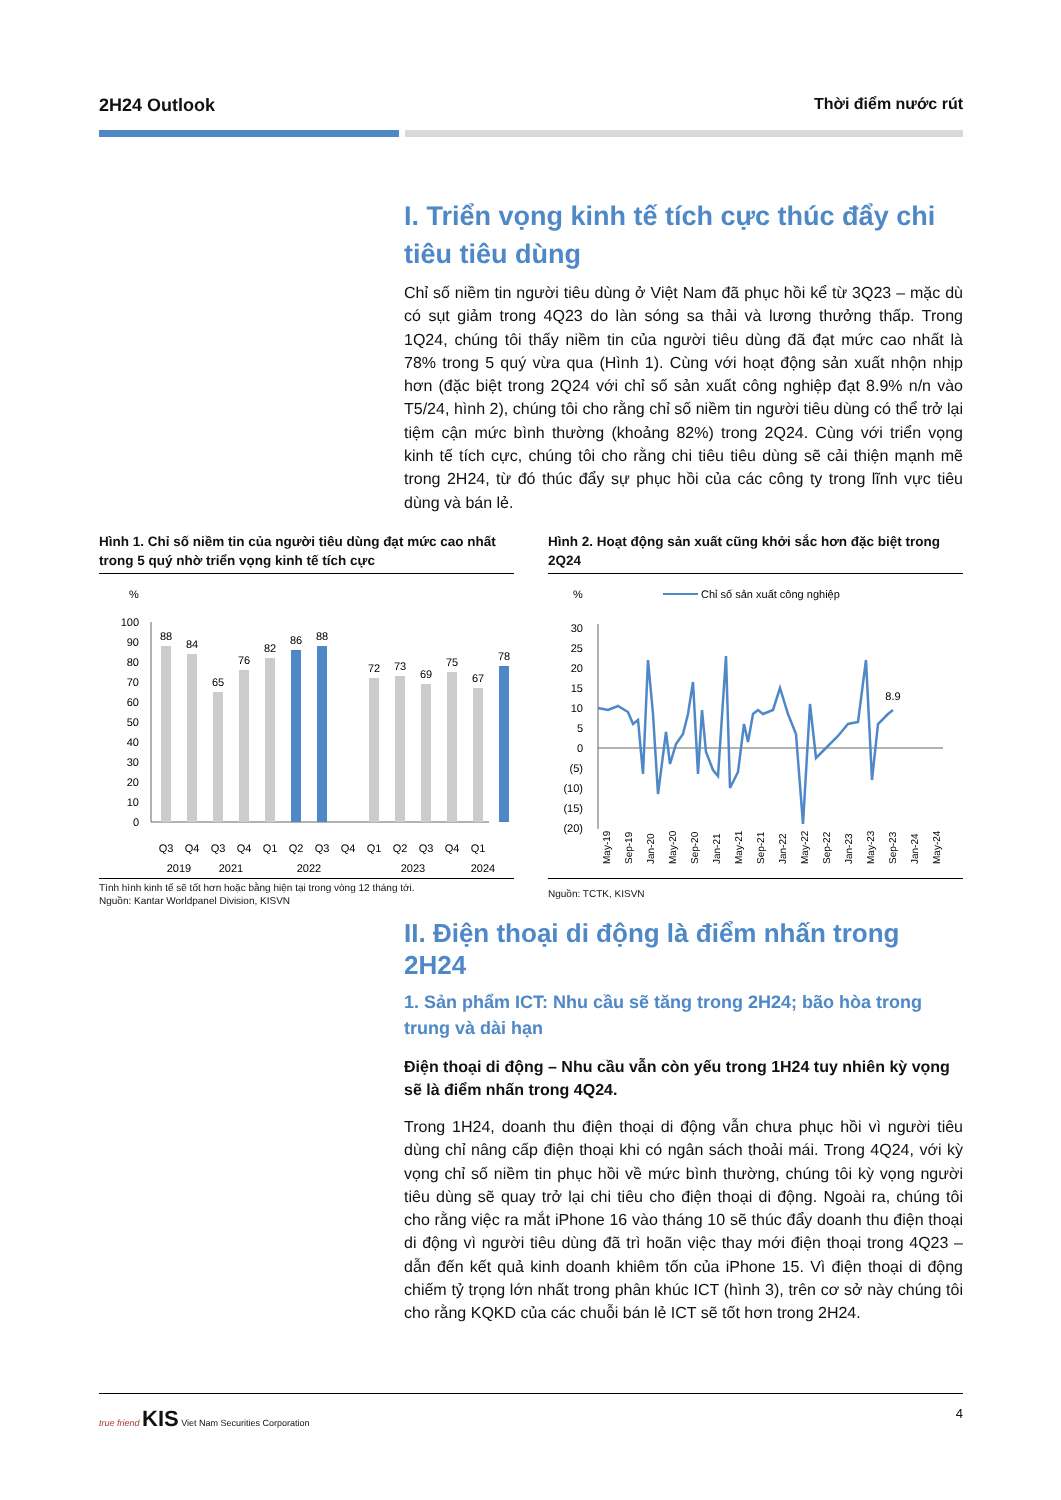2H24 Outlook Thời điểm nước rút
I. Triển vọng kinh tế tích cực thúc đẩy chi tiêu tiêu dùng
Chỉ số niềm tin người tiêu dùng ở Việt Nam đã phục hồi kể từ 3Q23 – mặc dù có sụt giảm trong 4Q23 do làn sóng sa thải và lương thưởng thấp. Trong 1Q24, chúng tôi thấy niềm tin của người tiêu dùng đã đạt mức cao nhất là 78% trong 5 quý vừa qua (Hình 1). Cùng với hoạt động sản xuất nhộn nhịp hơn (đặc biệt trong 2Q24 với chỉ số sản xuất công nghiệp đạt 8.9% n/n vào T5/24, hình 2), chúng tôi cho rằng chỉ số niềm tin người tiêu dùng có thể trở lại tiệm cận mức bình thường (khoảng 82%) trong 2Q24. Cùng với triển vọng kinh tế tích cực, chúng tôi cho rằng chi tiêu tiêu dùng sẽ cải thiện mạnh mẽ trong 2H24, từ đó thúc đẩy sự phục hồi của các công ty trong lĩnh vực tiêu dùng và bán lẻ.
Hình 1. Chỉ số niềm tin của người tiêu dùng đạt mức cao nhất trong 5 quý nhờ triển vọng kinh tế tích cực
%
100
90
80
70
60
50
40
30
20
10
0
88
84
65
76
82
86
88
72
73
69
75
67
78
Q3
Q4
Q3
Q4
Q1
Q2
Q3
Q4
Q1
Q2
Q3
Q4
Q1
2019
2021
2022
2023
2024
Tình hình kinh tế sẽ tốt hơn hoặc bằng hiện tại trong vòng 12 tháng tới.
Nguồn: Kantar Worldpanel Division, KISVN
Hình 2. Hoạt động sản xuất cũng khởi sắc hơn đặc biệt trong 2Q24
%
Chỉ số sản xuất công nghiệp
30
25
20
15
10
5
0
(5)
(10)
(15)
(20)
8.9
May-19
Sep-19
Jan-20
May-20
Sep-20
Jan-21
May-21
Sep-21
Jan-22
May-22
Sep-22
Jan-23
May-23
Sep-23
Jan-24
May-24
Nguồn: TCTK, KISVN
II. Điện thoại di động là điểm nhấn trong 2H24
1. Sản phẩm ICT: Nhu cầu sẽ tăng trong 2H24; bão hòa trong trung và dài hạn
Điện thoại di động – Nhu cầu vẫn còn yếu trong 1H24 tuy nhiên kỳ vọng sẽ là điểm nhấn trong 4Q24.
Trong 1H24, doanh thu điện thoại di động vẫn chưa phục hồi vì người tiêu dùng chỉ nâng cấp điện thoại khi có ngân sách thoải mái. Trong 4Q24, với kỳ vọng chỉ số niềm tin phục hồi về mức bình thường, chúng tôi kỳ vọng người tiêu dùng sẽ quay trở lại chi tiêu cho điện thoại di động. Ngoài ra, chúng tôi cho rằng việc ra mắt iPhone 16 vào tháng 10 sẽ thúc đẩy doanh thu điện thoại di động vì người tiêu dùng đã trì hoãn việc thay mới điện thoại trong 4Q23 – dẫn đến kết quả kinh doanh khiêm tốn của iPhone 15. Vì điện thoại di động chiếm tỷ trọng lớn nhất trong phân khúc ICT (hình 3), trên cơ sở này chúng tôi cho rằng KQKD của các chuỗi bán lẻ ICT sẽ tốt hơn trong 2H24.
true friend KIS Viet Nam Securities Corporation
4